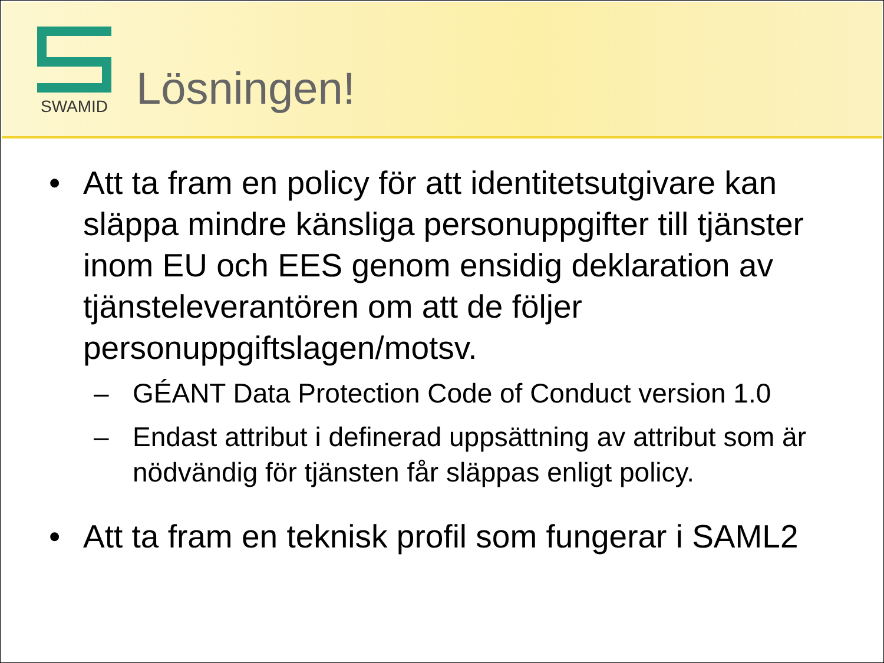SWAMID
Lösningen!
• Att ta fram en policy för att identitetsutgivare kan släppa mindre känsliga personuppgifter till tjänster inom EU och EES genom ensidig deklaration av tjänsteleverantören om att de följer personuppgiftslagen/motsv.
– GÉANT Data Protection Code of Conduct version 1.0
– Endast attribut i definerad uppsättning av attribut som är nödvändig för tjänsten får släppas enligt policy.
• Att ta fram en teknisk profil som fungerar i SAML2